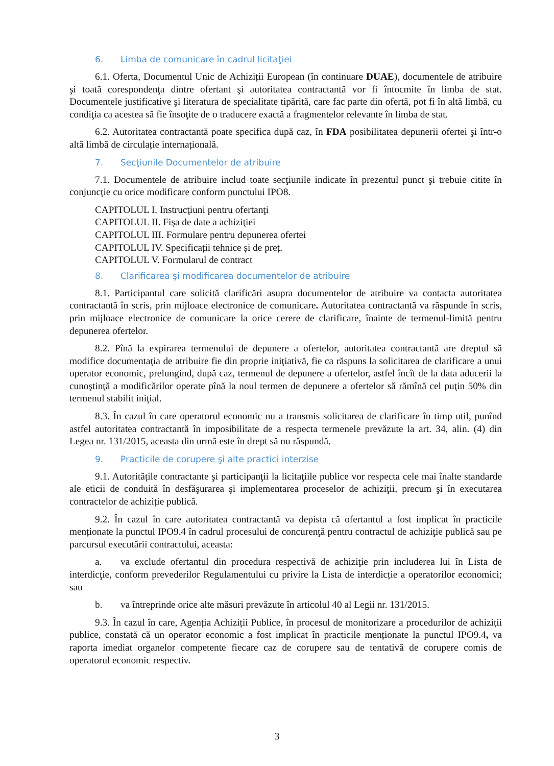6. Limba de comunicare în cadrul licitaţiei
6.1. Oferta, Documentul Unic de Achiziții European (în continuare DUAE), documentele de atribuire şi toată corespondenţa dintre ofertant şi autoritatea contractantă vor fi întocmite în limba de stat. Documentele justificative şi literatura de specialitate tipărită, care fac parte din ofertă, pot fi în altă limbă, cu condiţia ca acestea să fie însoţite de o traducere exactă a fragmentelor relevante în limba de stat.
6.2. Autoritatea contractantă poate specifica după caz, în FDA posibilitatea depunerii ofertei şi într-o altă limbă de circulație internațională.
7. Secţiunile Documentelor de atribuire
7.1. Documentele de atribuire includ toate secţiunile indicate în prezentul punct şi trebuie citite în conjuncţie cu orice modificare conform punctului IPO8.
CAPITOLUL I. Instrucţiuni pentru ofertanţi
CAPITOLUL II. Fişa de date a achiziţiei
CAPITOLUL III. Formulare pentru depunerea ofertei
CAPITOLUL IV. Specificații tehnice și de preț.
CAPITOLUL V. Formularul de contract
8. Clarificarea şi modificarea documentelor de atribuire
8.1. Participantul care solicită clarificări asupra documentelor de atribuire va contacta autoritatea contractantă în scris, prin mijloace electronice de comunicare. Autoritatea contractantă va răspunde în scris, prin mijloace electronice de comunicare la orice cerere de clarificare, înainte de termenul-limită pentru depunerea ofertelor.
8.2. Pînă la expirarea termenului de depunere a ofertelor, autoritatea contractantă are dreptul să modifice documentaţia de atribuire fie din proprie iniţiativă, fie ca răspuns la solicitarea de clarificare a unui operator economic, prelungind, după caz, termenul de depunere a ofertelor, astfel încît de la data aducerii la cunoştinţă a modificărilor operate pînă la noul termen de depunere a ofertelor să rămînă cel puţin 50% din termenul stabilit iniţial.
8.3. În cazul în care operatorul economic nu a transmis solicitarea de clarificare în timp util, punînd astfel autoritatea contractantă în imposibilitate de a respecta termenele prevăzute la art. 34, alin. (4) din Legea nr. 131/2015, aceasta din urmă este în drept să nu răspundă.
9. Practicile de corupere şi alte practici interzise
9.1. Autoritățile contractante şi participanţii la licitaţiile publice vor respecta cele mai înalte standarde ale eticii de conduită în desfăşurarea şi implementarea proceselor de achiziţii, precum şi în executarea contractelor de achiziție publică.
9.2. În cazul în care autoritatea contractantă va depista că ofertantul a fost implicat în practicile menționate la punctul IPO9.4 în cadrul procesului de concurenţă pentru contractul de achiziţie publică sau pe parcursul executării contractului, aceasta:
a. va exclude ofertantul din procedura respectivă de achiziţie prin includerea lui în Lista de interdicţie, conform prevederilor Regulamentului cu privire la Lista de interdicție a operatorilor economici; sau
b. va întreprinde orice alte măsuri prevăzute în articolul 40 al Legii nr. 131/2015.
9.3. În cazul în care, Agenția Achiziții Publice, în procesul de monitorizare a procedurilor de achiziții publice, constată că un operator economic a fost implicat în practicile menționate la punctul IPO9.4, va raporta imediat organelor competente fiecare caz de corupere sau de tentativă de corupere comis de operatorul economic respectiv.
3